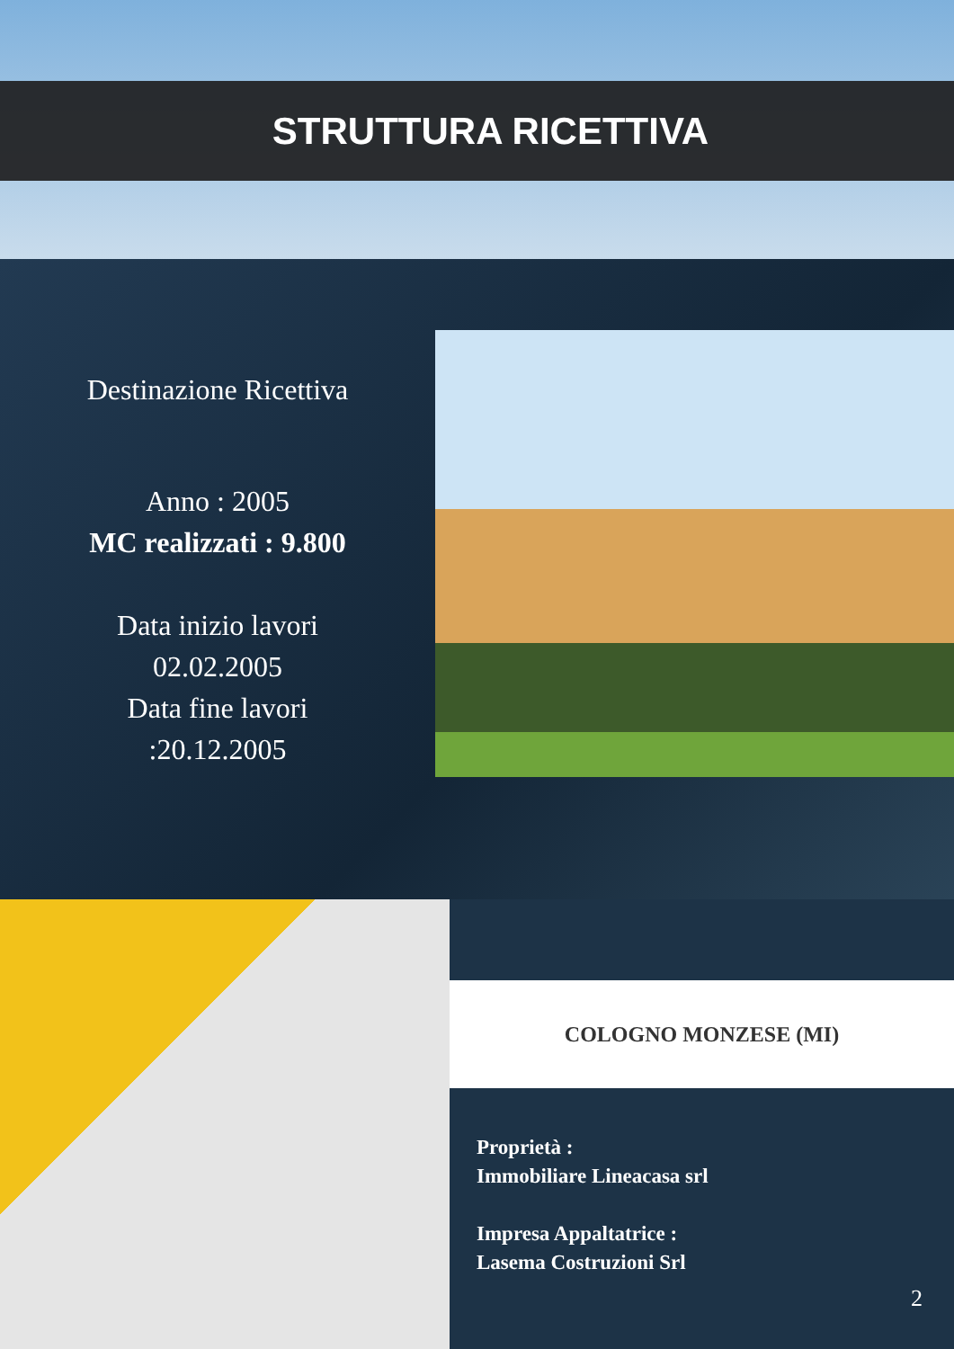STRUTTURA RICETTIVA
Destinazione Ricettiva
Anno : 2005
MC realizzati : 9.800
Data inizio lavori
02.02.2005
Data fine lavori
:20.12.2005
COLOGNO MONZESE (MI)
Proprietà :
Immobiliare Lineacasa srl
Impresa Appaltatrice :
Lasema Costruzioni Srl
2